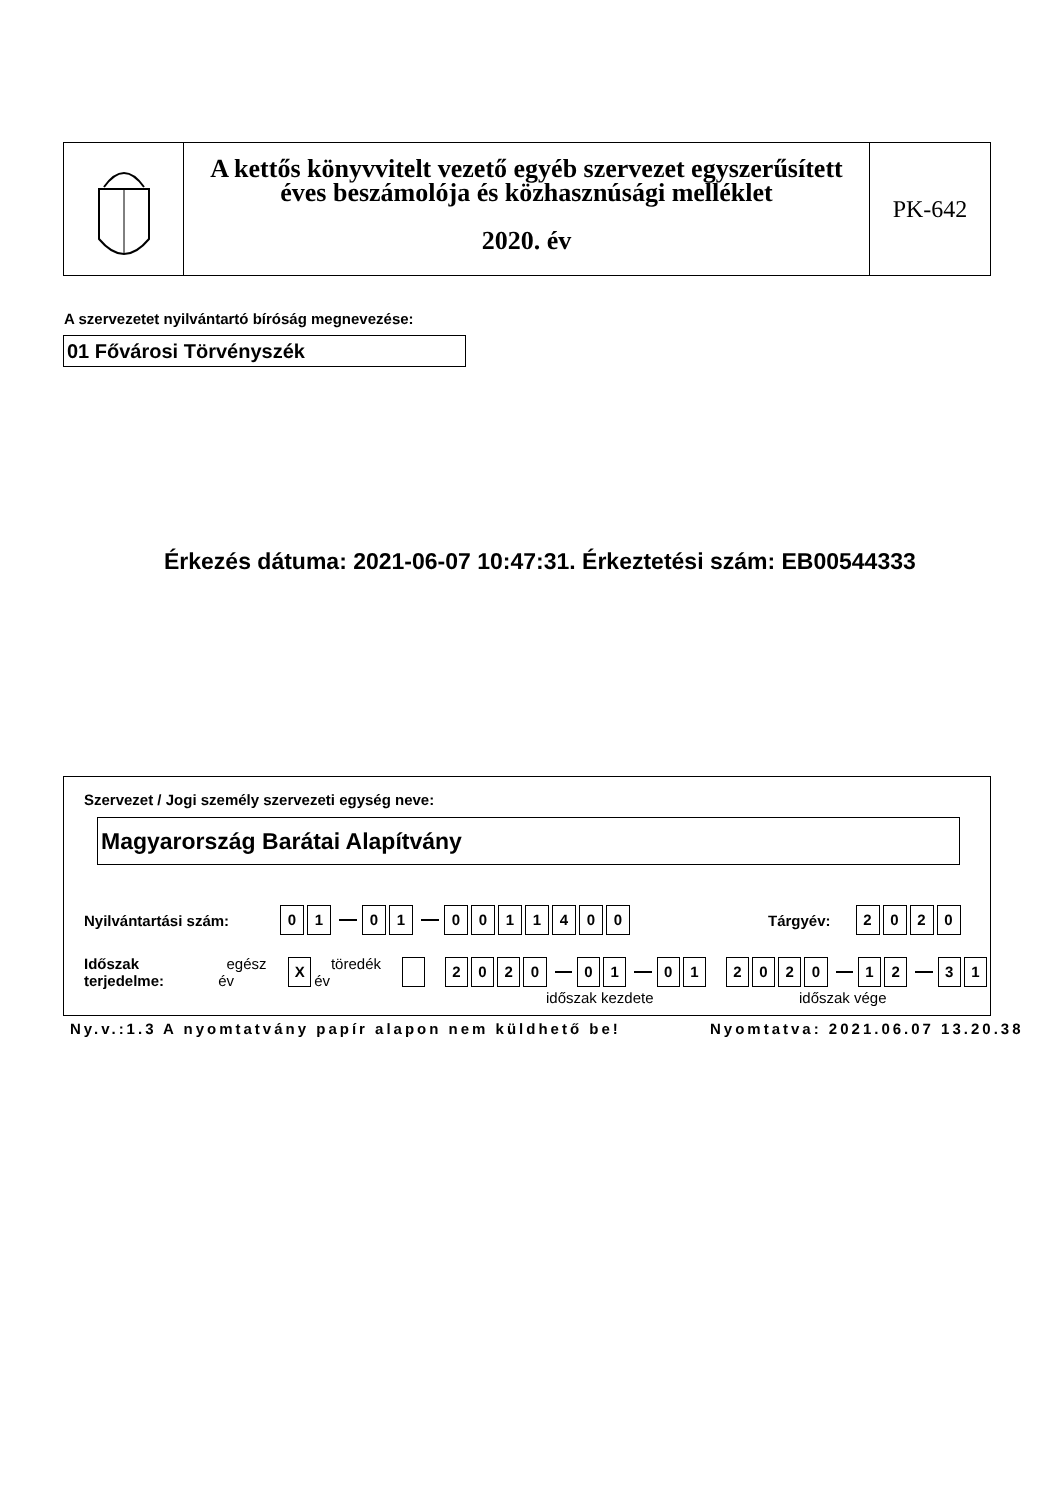A kettős könyvvitelt vezető egyéb szervezet egyszerűsített
éves beszámolója és közhasznúsági melléklet
2020. év
PK-642
A szervezetet nyilvántartó bíróság megnevezése:
01 Fővárosi Törvényszék
Érkezés dátuma: 2021-06-07 10:47:31. Érkeztetési szám: EB00544333
Szervezet / Jogi személy szervezeti egység neve:
Magyarország Barátai Alapítvány
Nyilvántartási szám: 0 1 0 1 0011400 Tárgyév: 2020
Időszak terjedelme: egész év X töredék év 2020 0 1 01 2020 1 2 3 1
időszak kezdete időszak vége
Ny.v.:1.3 A nyomtatvány papír alapon nem küldhető be!
Nyomtatva: 2021.06.07 13.20.38